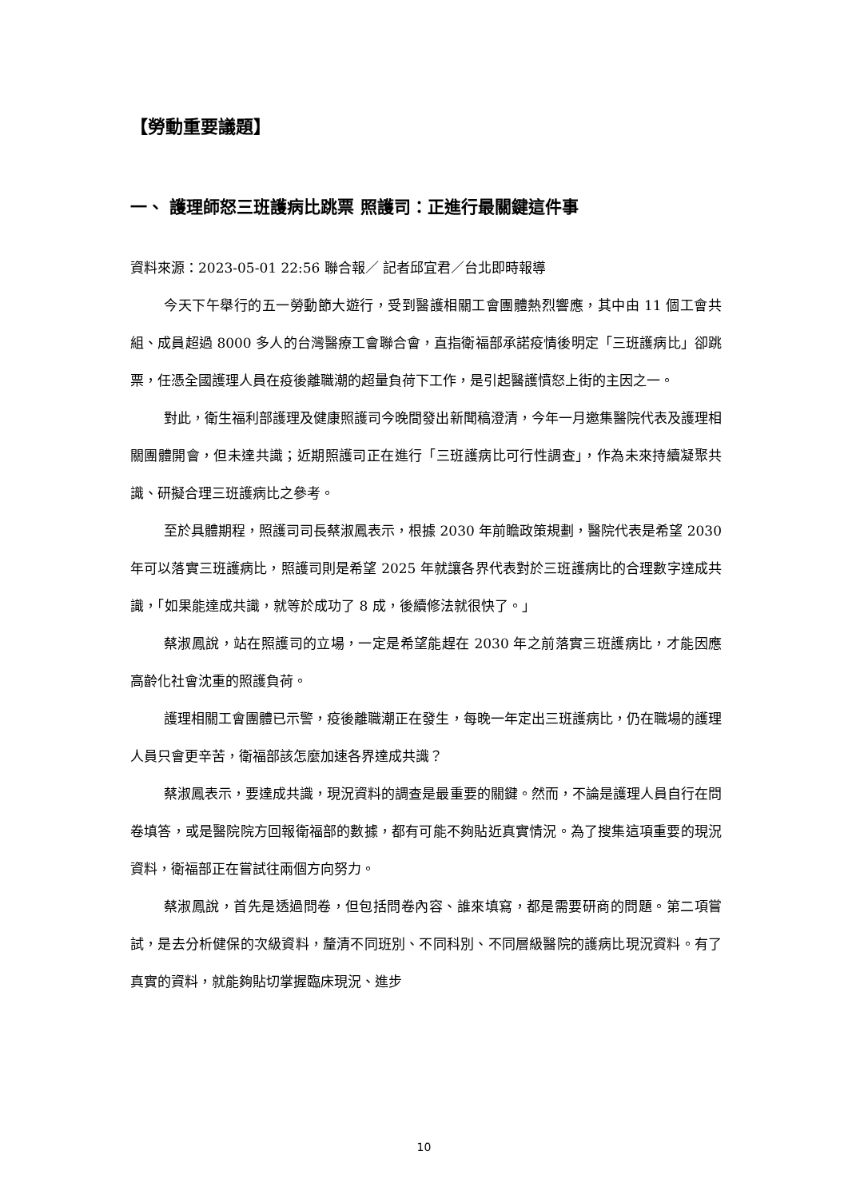【勞動重要議題】
一、 護理師怒三班護病比跳票 照護司：正進行最關鍵這件事
資料來源：2023-05-01 22:56 聯合報／ 記者邱宜君／台北即時報導
今天下午舉行的五一勞動節大遊行，受到醫護相關工會團體熱烈響應，其中由 11 個工會共組、成員超過 8000 多人的台灣醫療工會聯合會，直指衛福部承諾疫情後明定「三班護病比」卻跳票，任憑全國護理人員在疫後離職潮的超量負荷下工作，是引起醫護憤怒上街的主因之一。
對此，衛生福利部護理及健康照護司今晚間發出新聞稿澄清，今年一月邀集醫院代表及護理相關團體開會，但未達共識；近期照護司正在進行「三班護病比可行性調查」，作為未來持續凝聚共識、研擬合理三班護病比之參考。
至於具體期程，照護司司長蔡淑鳳表示，根據 2030 年前瞻政策規劃，醫院代表是希望 2030 年可以落實三班護病比，照護司則是希望 2025 年就讓各界代表對於三班護病比的合理數字達成共識，「如果能達成共識，就等於成功了 8 成，後續修法就很快了。」
蔡淑鳳說，站在照護司的立場，一定是希望能趕在 2030 年之前落實三班護病比，才能因應高齡化社會沈重的照護負荷。
護理相關工會團體已示警，疫後離職潮正在發生，每晚一年定出三班護病比，仍在職場的護理人員只會更辛苦，衛福部該怎麼加速各界達成共識？
蔡淑鳳表示，要達成共識，現況資料的調查是最重要的關鍵。然而，不論是護理人員自行在問卷填答，或是醫院院方回報衛福部的數據，都有可能不夠貼近真實情況。為了搜集這項重要的現況資料，衛福部正在嘗試往兩個方向努力。
蔡淑鳳說，首先是透過問卷，但包括問卷內容、誰來填寫，都是需要研商的問題。第二項嘗試，是去分析健保的次級資料，釐清不同班別、不同科別、不同層級醫院的護病比現況資料。有了真實的資料，就能夠貼切掌握臨床現況、進步
10